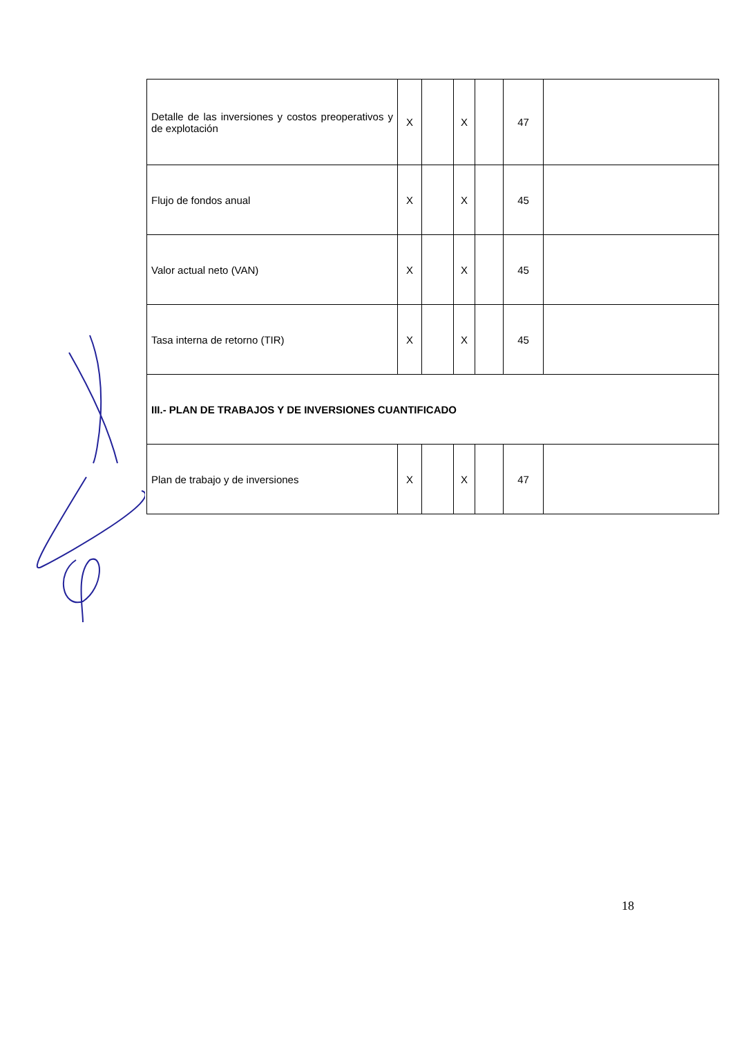| Detalle de las inversiones y costos preoperativos y de explotación | X | | X | | 47 | |
| Flujo de fondos anual | X | | X | | 45 | |
| Valor actual neto (VAN) | X | | X | | 45 | |
| Tasa interna de retorno (TIR) | X | | X | | 45 | |
| III.- PLAN DE TRABAJOS Y DE INVERSIONES CUANTIFICADO | | | | | | |
| Plan de trabajo y de inversiones | X | | X | | 47 | |
18